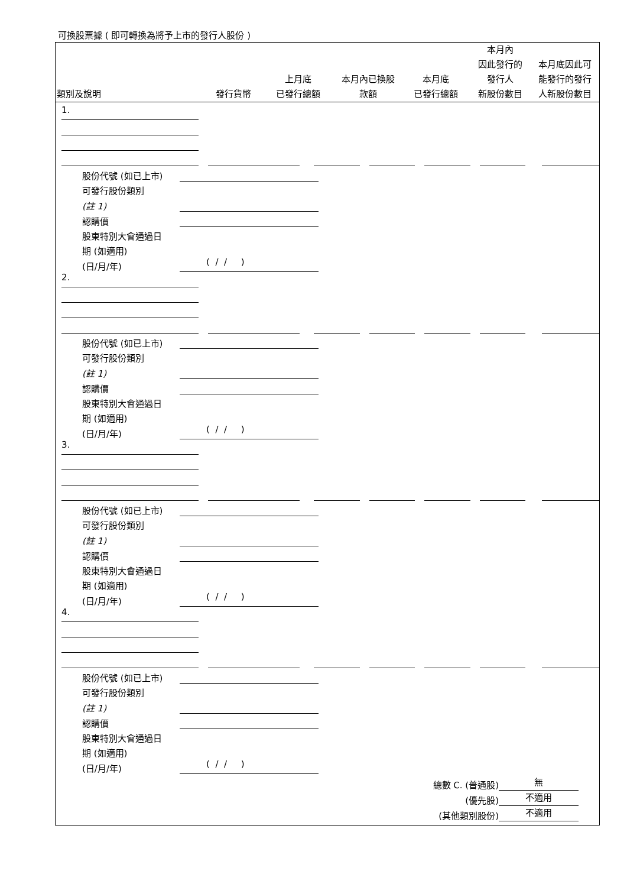可換股票據 ( 即可轉換為將予上市的發行人股份 )
| 類別及說明 | 發行貨幣 | 上月底 已發行總額 | 本月內已換股 款額 | 本月底 已發行總額 | 本月內 因此發行的 發行人 新股份數目 | 本月底因此可 能發行的發行 人新股份數目 |
| --- | --- | --- | --- | --- | --- | --- |
| 1. | | | | | | |
| 股份代號 (如已上市) | |
| 可發行股份類別 | |
| (註 1) | |
| 認購價 | |
| 股東特別大會通過日 | |
| 期 (如適用) | |
| (日/月/年) | ( / / ) |
| 2. | | | | | | |
| 股份代號 (如已上市) | |
| 可發行股份類別 | |
| (註 1) | |
| 認購價 | |
| 股東特別大會通過日 | |
| 期 (如適用) | |
| (日/月/年) | ( / / ) |
| 3. | | | | | | |
| 股份代號 (如已上市) | |
| 可發行股份類別 | |
| (註 1) | |
| 認購價 | |
| 股東特別大會通過日 | |
| 期 (如適用) | |
| (日/月/年) | ( / / ) |
| 4. | | | | | | |
| 股份代號 (如已上市) | |
| 可發行股份類別 | |
| (註 1) | |
| 認購價 | |
| 股東特別大會通過日 | |
| 期 (如適用) | |
| (日/月/年) | ( / / ) |
| 總數 C. (普通股) | 無 |
| (優先股) | 不適用 |
| (其他類別股份) | 不適用 |